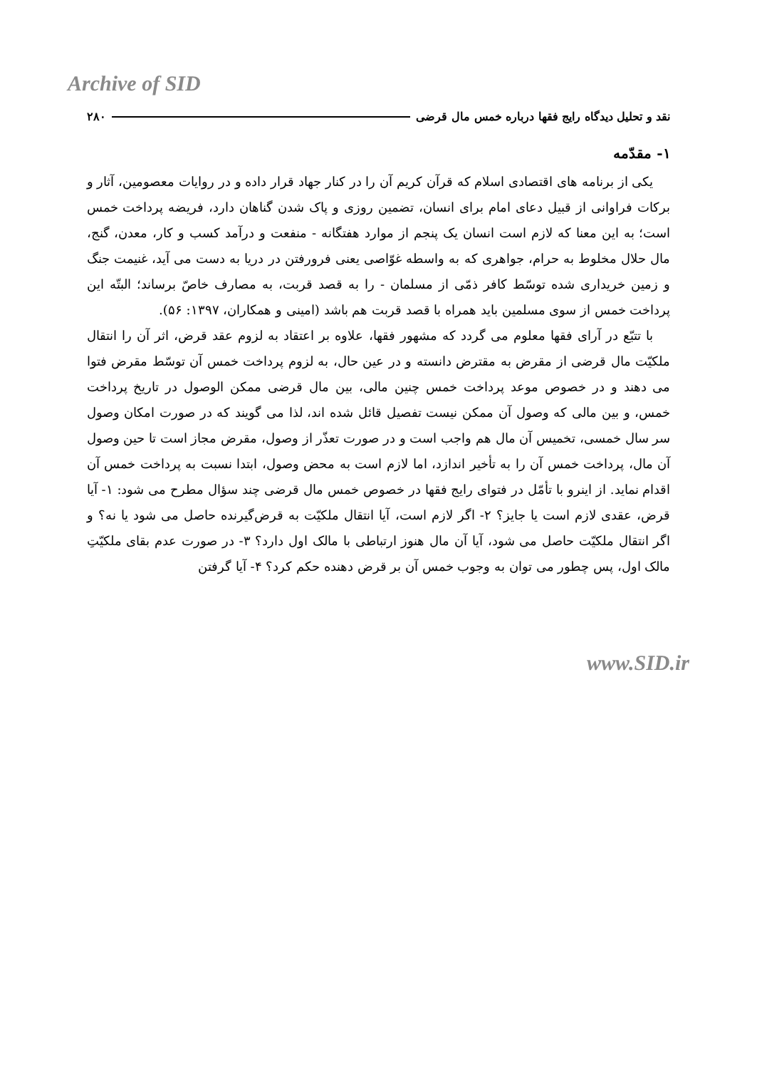Archive of SID
نقد و تحلیل دیدگاه رایج فقها درباره خمس مال قرضی ۲۸۰
۱- مقدّمه
یکی از برنامه های اقتصادی اسلام که قرآن کریم آن را در کنار جهاد قرار داده و در روایات معصومین، آثار و برکات فراوانی از قبیل دعای امام برای انسان، تضمین روزی و پاک شدن گناهان دارد، فریضه پرداخت خمس است؛ به این معنا که لازم است انسان یک پنجم از موارد هفتگانه - منفعت و درآمد کسب و کار، معدن، گنج، مال حلال مخلوط به حرام، جواهری که به واسطه غوّاصی یعنی فرورفتن در دریا به دست می آید، غنیمت جنگ و زمین خریداری شده توسّط کافر ذمّی از مسلمان - را به قصد قربت، به مصارف خاصّ برساند؛ البتّه این پرداخت خمس از سوی مسلمین باید همراه با قصد قربت هم باشد (امینی و همکاران، ۱۳۹۷: ۵۶).
با تتبّع در آرای فقها معلوم می گردد که مشهور فقها، علاوه بر اعتقاد به لزوم عقد قرض، اثر آن را انتقال ملکیّت مال قرضی از مقرض به مقترض دانسته و در عین حال، به لزوم پرداخت خمس آن توسّط مقرض فتوا می دهند و در خصوص موعد پرداخت خمس چنین مالی، بین مال قرضی ممکن الوصول در تاریخ پرداخت خمس، و بین مالی که وصول آن ممکن نیست تفصیل قائل شده اند، لذا می گویند که در صورت امکان وصول سر سال خمسی، تخمیس آن مال هم واجب است و در صورت تعذّر از وصول، مقرض مجاز است تا حین وصول آن مال، پرداخت خمس آن را به تأخیر اندازد، اما لازم است به محض وصول، ابتدا نسبت به پرداخت خمس آن اقدام نماید. از اینرو با تأمّل در فتوای رایج فقها در خصوص خمس مال قرضی چند سؤال مطرح می شود: ۱- آیا قرض، عقدی لازم است یا جایز؟ ۲- اگر لازم است، آیا انتقال ملکیّت به قرض‌گیرنده حاصل می شود یا نه؟ و اگر انتقال ملکیّت حاصل می شود، آیا آن مال هنوز ارتباطی با مالک اول دارد؟ ۳- در صورت عدم بقای ملکیّتِ مالک اول، پس چطور می توان به وجوب خمس آن بر قرض دهنده حکم کرد؟ ۴- آیا گرفتن
www.SID.ir